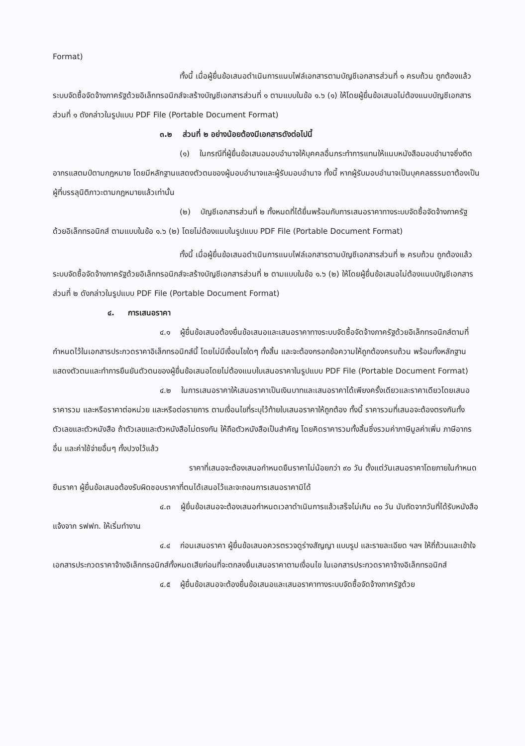Format)
ทั้งนี้ เมื่อผู้ยื่นข้อเสนอดำเนินการแนบไฟล์เอกสารตามบัญชีเอกสารส่วนที่ ๑ ครบถ้วน ถูกต้องแล้ว ระบบจัดซื้อจัดจ้างภาครัฐด้วยอิเล็กทรอนิกส์จะสร้างบัญชีเอกสารส่วนที่ ๑ ตามแบบในข้อ ๑.๖ (๑) ให้โดยผู้ยื่นข้อเสนอไม่ต้องแนบบัญชีเอกสารส่วนที่ ๑ ดังกล่าวในรูปแบบ PDF File (Portable Document Format)
๓.๒ ส่วนที่ ๒ อย่างน้อยต้องมีเอกสารดังต่อไปนี้
(๑) ในกรณีที่ผู้ยื่นข้อเสนอมอบอำนาจให้บุคคลอื่นกระทำการแทนให้แนบหนังสือมอบอำนาจซึ่งติดอากรแสตมป์ตามกฎหมาย โดยมีหลักฐานแสดงตัวตนของผู้มอบอำนาจและผู้รับมอบอำนาจ ทั้งนี้ หากผู้รับมอบอำนาจเป็นบุคคลธรรมดาต้องเป็นผู้ที่บรรลุนิติภาวะตามกฎหมายแล้วเท่านั้น
(๒) บัญชีเอกสารส่วนที่ ๒ ทั้งหมดที่ได้ยื่นพร้อมกับการเสนอราคาทางระบบจัดซื้อจัดจ้างภาครัฐด้วยอิเล็กทรอนิกส์ ตามแบบในข้อ ๑.๖ (๒) โดยไม่ต้องแนบในรูปแบบ PDF File (Portable Document Format)
ทั้งนี้ เมื่อผู้ยื่นข้อเสนอดำเนินการแนบไฟล์เอกสารตามบัญชีเอกสารส่วนที่ ๒ ครบถ้วน ถูกต้องแล้ว ระบบจัดซื้อจัดจ้างภาครัฐด้วยอิเล็กทรอนิกส์จะสร้างบัญชีเอกสารส่วนที่ ๒ ตามแบบในข้อ ๑.๖ (๒) ให้โดยผู้ยื่นข้อเสนอไม่ต้องแนบบัญชีเอกสารส่วนที่ ๒ ดังกล่าวในรูปแบบ PDF File (Portable Document Format)
๔. การเสนอราคา
๔.๑ ผู้ยื่นข้อเสนอต้องยื่นข้อเสนอและเสนอราคาทางระบบจัดซื้อจัดจ้างภาครัฐด้วยอิเล็กทรอนิกส์ตามที่กำหนดไว้ในเอกสารประกวดราคาอิเล็กทรอนิกส์นี้ โดยไม่มีเงื่อนไขใดๆ ทั้งสิ้น และจะต้องกรอกข้อความให้ถูกต้องครบถ้วน พร้อมทั้งหลักฐานแสดงตัวตนและทำการยืนยันตัวตนของผู้ยื่นข้อเสนอโดยไม่ต้องแนบใบเสนอราคาในรูปแบบ PDF File (Portable Document Format)
๔.๒ ในการเสนอราคาให้เสนอราคาเป็นเงินบาทและเสนอราคาได้เพียงครั้งเดียวและราคาเดียวโดยเสนอราคารวม และหรือราคาต่อหน่วย และหรือต่อรายการ ตามเงื่อนไขที่ระบุไว้ท้ายใบเสนอราคาให้ถูกต้อง ทั้งนี้ ราคารวมที่เสนอจะต้องตรงกันทั้งตัวเลขและตัวหนังสือ ถ้าตัวเลขและตัวหนังสือไม่ตรงกัน ให้ถือตัวหนังสือเป็นสำคัญ โดยคิดราคารวมทั้งสิ้นซึ่งรวมค่าภาษีมูลค่าเพิ่ม ภาษีอากรอื่น และค่าใช้จ่ายอื่นๆ ทั้งปวงไว้แล้ว
ราคาที่เสนอจะต้องเสนอกำหนดยืนราคาไม่น้อยกว่า ๙๐ วัน ตั้งแต่วันเสนอราคาโดยภายในกำหนดยืนราคา ผู้ยื่นข้อเสนอต้องรับผิดชอบราคาที่ตนได้เสนอไว้และจะถอนการเสนอราคามิได้
๔.๓ ผู้ยื่นข้อเสนอจะต้องเสนอกำหนดเวลาดำเนินการแล้วเสร็จไม่เกิน ๓๐ วัน นับถัดจากวันที่ได้รับหนังสือแจ้งจาก รฟฟท. ให้เริ่มทำงาน
๔.๔ ก่อนเสนอราคา ผู้ยื่นข้อเสนอควรตรวจดูร่างสัญญา แบบรูป และรายละเอียด ฯลฯ ให้ถี่ถ้วนและเข้าใจเอกสารประกวดราคาจ้างอิเล็กทรอนิกส์ทั้งหมดเสียก่อนที่จะตกลงยื่นเสนอราคาตามเงื่อนไข ในเอกสารประกวดราคาจ้างอิเล็กทรอนิกส์
๔.๕ ผู้ยื่นข้อเสนอจะต้องยื่นข้อเสนอและเสนอราคาทางระบบจัดซื้อจัดจ้างภาครัฐด้วย